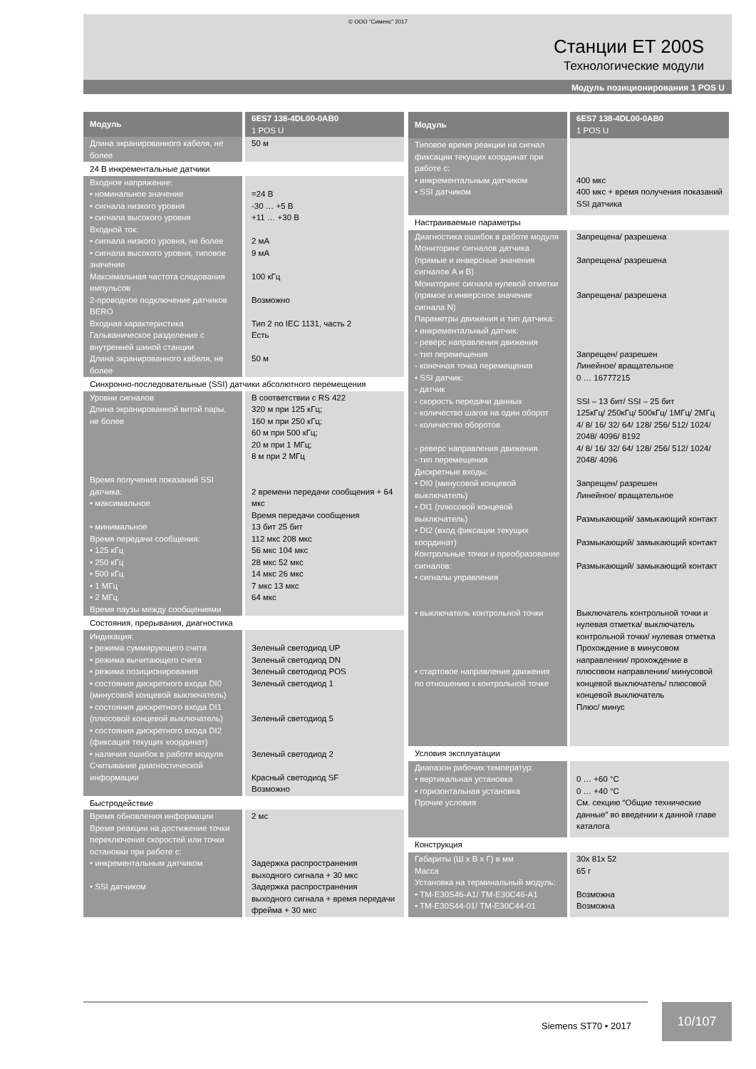© ООО “Сименс” 2017
Станции ET 200S
Технологические модули
Модуль позиционирования 1 POS U
| Модуль | 6ES7 138-4DL00-0AB0 1 POS U |
| --- | --- |
| Длина экранированного кабеля, не более | 50 м |
| 24 В инкрементальные датчики | |
| Входное напряжение: • номинальное значение • сигнала низкого уровня • сигнала высокого уровня Входной ток: • сигнала низкого уровня, не более • сигнала высокого уровня, типовое значение Максимальная частота следования импульсов 2-проводное подключение датчиков BERO Входная характеристика Гальваническое разделение с внутренней шиной станции Длина экранированного кабеля, не более | =24 В -30 … +5 В +11 … +30 В 2 мА 9 мА 100 кГц Возможно Тип 2 по IEC 1131, часть 2 Есть 50 м |
| Синхронно-последовательные (SSI) датчики абсолютного перемещения | |
| Уровни сигналов Длина экранированной витой пары, не более Время получения показаний SSI датчика: • максимальное • минимальное Время передачи сообщения: • 125 кГц • 250 кГц • 500 кГц • 1 МГц • 2 МГц Время паузы между сообщениями | В соответствии с RS 422 320 м при 125 кГц; 160 м при 250 кГц; 60 м при 500 кГц; 20 м при 1 МГц; 8 м при 2 МГц 2 времени передачи сообщения + 64 мкс Время передачи сообщения 13 бит 25 бит 112 мкс 208 мкс 56 мкс 104 мкс 28 мкс 52 мкс 14 мкс 26 мкс 7 мкс 13 мкс 64 мкс |
| Состояния, прерывания, диагностика | |
| Индикация: • режима суммирующего счета • режима вычитающего счета • режима позиционирования • состояния дискретного входа DI0 (минусовой концевой выключатель) • состояния дискретного входа DI1 (плюсовой концевой выключатель) • состояния дискретного входа DI2 (фиксация текущих координат) • наличия ошибок в работе модуля Считывание диагностической информации | Зеленый светодиод UP Зеленый светодиод DN Зеленый светодиод POS Зеленый светодиод 1 Зеленый светодиод 5 Зеленый светодиод 2 Красный светодиод SF Возможно |
| Быстродействие | |
| Время обновления информации Время реакции на достижение точки переключения скоростей или точки остановки при работе с: • инкрементальным датчиком • SSI датчиком | 2 мс Задержка распространения выходного сигнала + 30 мкс Задержка распространения выходного сигнала + время передачи фрейма + 30 мкс |
| Модуль | 6ES7 138-4DL00-0AB0 1 POS U |
| --- | --- |
| Типовое время реакции на сигнал фиксации текущих координат при работе с: • инкрементальным датчиком • SSI датчиком | 400 мкс 400 мкс + время получения показаний SSI датчика |
| Настраиваемые параметры | |
| Диагностика ошибок в работе модуля Мониторинг сигналов датчика (прямые и инверсные значения сигналов A и B) Мониторинг сигнала нулевой отметки (прямое и инверсное значение сигнала N) Параметры движения и тип датчика: • инкрементальный датчик: - реверс направления движения - тип перемещения - конечная точка перемещения • SSI датчик: - датчик - скорость передачи данных - количество шагов на один оборот - количество оборотов - реверс направления движения - тип перемещения Дискретные входы: • DI0 (минусовой концевой выключатель) • DI1 (плюсовой концевой выключатель) • DI2 (вход фиксации текущих координат) Контрольные точки и преобразование сигналов: • сигналы управления • выключатель контрольной точки • стартовое направление движения по отношению к контрольной точке | Запрещена/ разрешена Запрещена/ разрешена Запрещена/ разрешена Запрещен/ разрешен Линейное/ вращательное 0 … 16777215 SSI – 13 бит/ SSI – 25 бит 125кГц/ 250кГц/ 500кГц/ 1МГц/ 2МГц 4/ 8/ 16/ 32/ 64/ 128/ 256/ 512/ 1024/ 2048/ 4096/ 8192 4/ 8/ 16/ 32/ 64/ 128/ 256/ 512/ 1024/ 2048/ 4096 Запрещен/ разрешен Линейное/ вращательное Размыкающий/ замыкающий контакт Размыкающий/ замыкающий контакт Размыкающий/ замыкающий контакт Выключатель контрольной точки и нулевая отметка/ выключатель контрольной точки/ нулевая отметка Прохождение в минусовом направлении/ прохождение в плюсовом направлении/ минусовой концевой выключатель/ плюсовой концевой выключатель Плюс/ минус |
| Условия эксплуатации | |
| Диапазон рабочих температур: • вертикальная установка • горизонтальная установка Прочие условия | 0 … +60 °C 0 … +40 °C См. секцию “Общие технические данные” во введении к данной главе каталога |
| Конструкция | |
| Габариты (Ш x В x Г) в мм Масса Установка на терминальный модуль: • TM-E30S46-A1/ TM-E30C46-A1 • TM-E30S44-01/ TM-E30C44-01 | 30x 81x 52 65 г Возможна Возможна |
Siemens ST70 • 2017
10/107